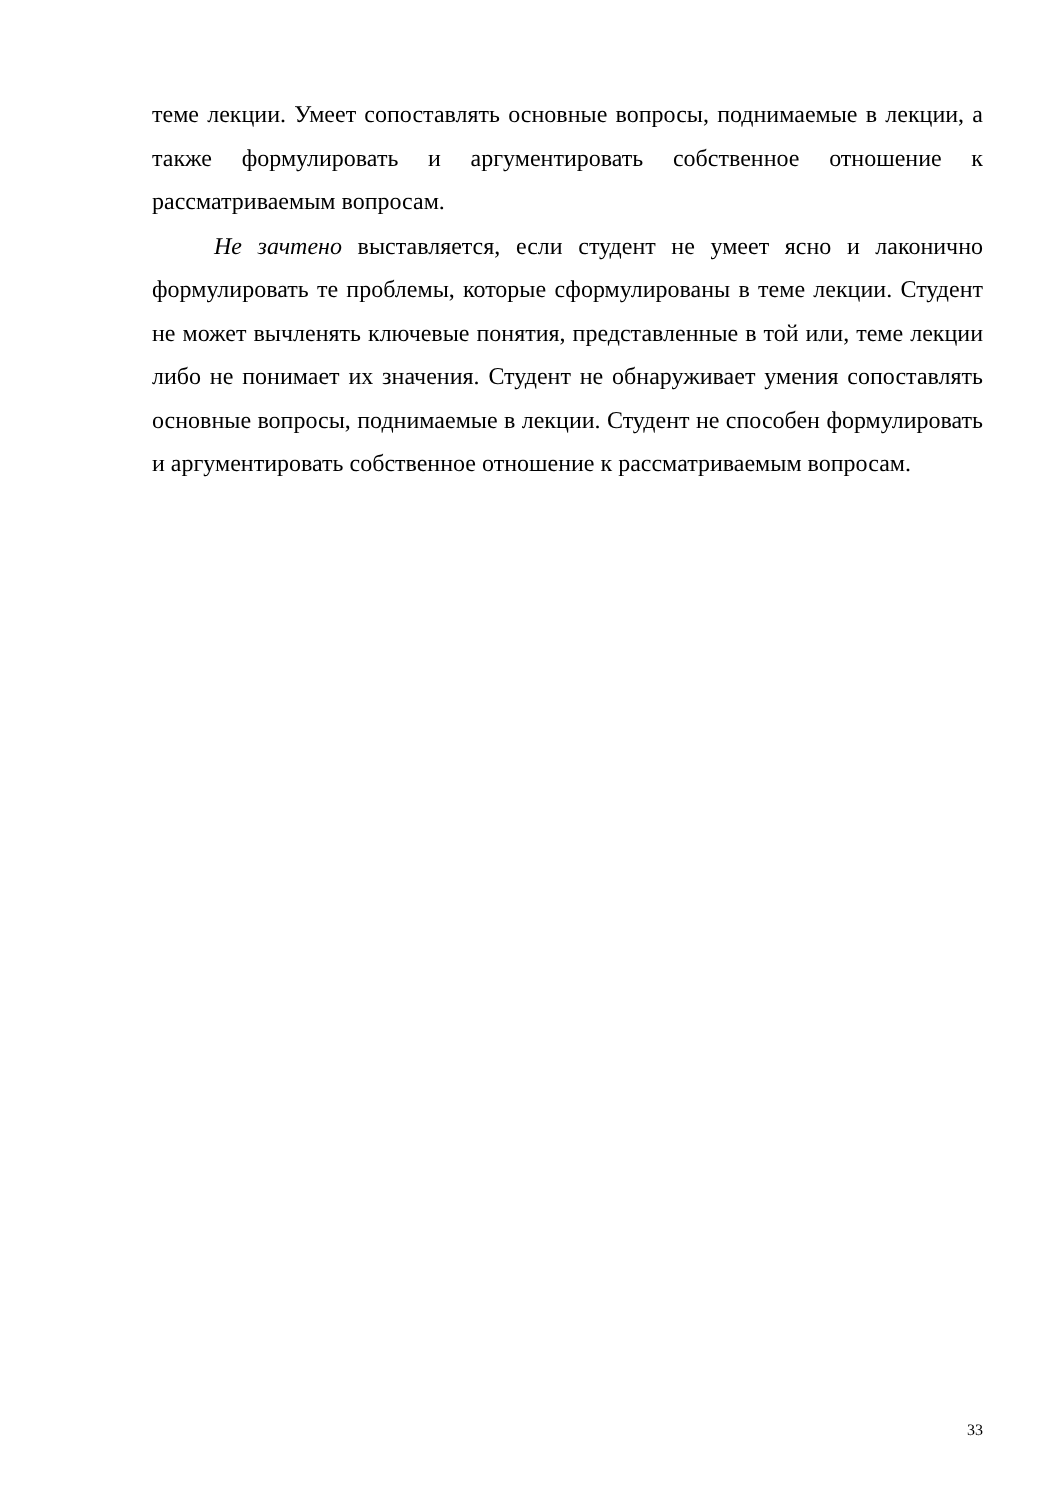теме лекции. Умеет сопоставлять основные вопросы, поднимаемые в лекции, а также формулировать и аргументировать собственное отношение к рассматриваемым вопросам.
Не зачтено выставляется, если студент не умеет ясно и лаконично формулировать те проблемы, которые сформулированы в теме лекции. Студент не может вычленять ключевые понятия, представленные в той или, теме лекции либо не понимает их значения. Студент не обнаруживает умения сопоставлять основные вопросы, поднимаемые в лекции. Студент не способен формулировать и аргументировать собственное отношение к рассматриваемым вопросам.
33